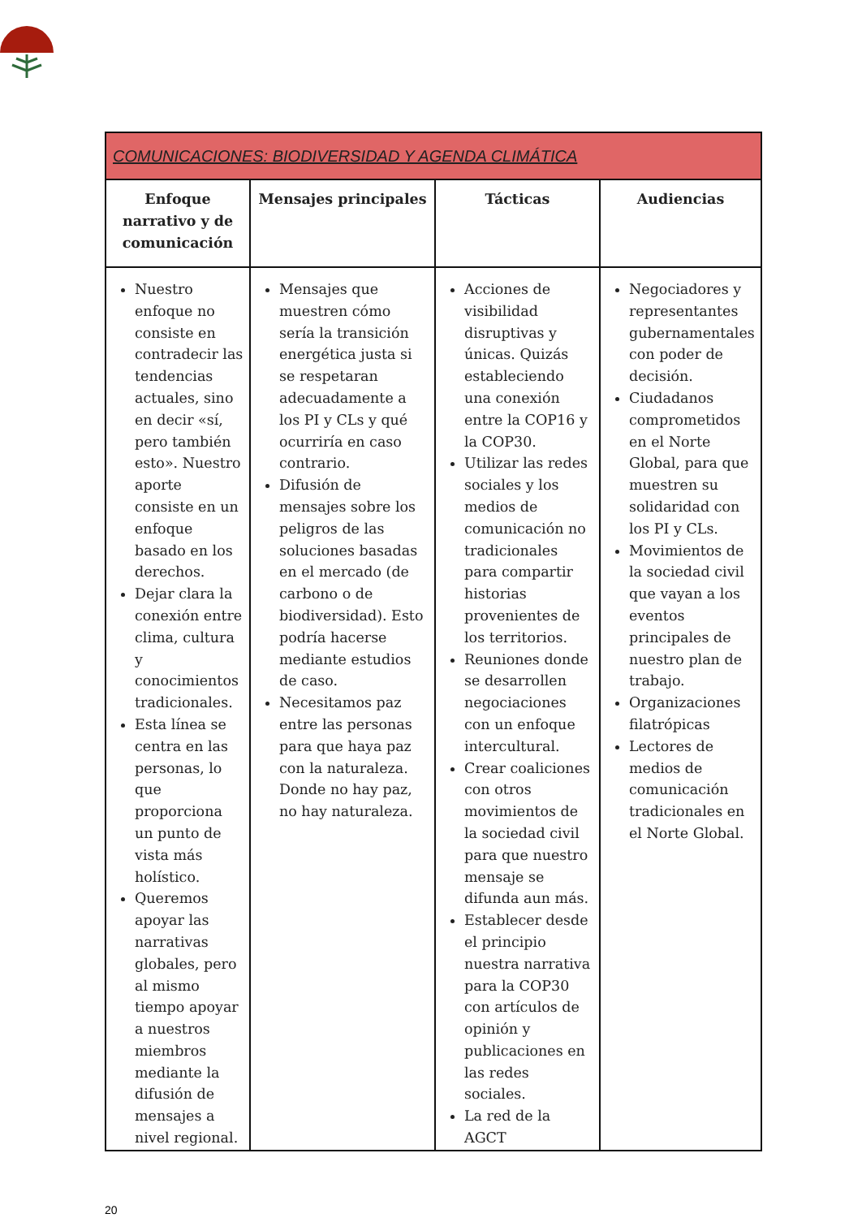| COMUNICACIONES: BIODIVERSIDAD Y AGENDA CLIMÁTICA | | | |
| --- | --- | --- | --- |
| Enfoque narrativo y de comunicación | Mensajes principales | Tácticas | Audiencias |
| Nuestro enfoque no consiste en contradecir las tendencias actuales, sino en decir «sí, pero también esto». Nuestro aporte consiste en un enfoque basado en los derechos. Dejar clara la conexión entre clima, cultura y conocimientos tradicionales. Esta línea se centra en las personas, lo que proporciona un punto de vista más holístico. Queremos apoyar las narrativas globales, pero al mismo tiempo apoyar a nuestros miembros mediante la difusión de mensajes a nivel regional. | Mensajes que muestren cómo sería la transición energética justa si se respetaran adecuadamente a los PI y CLs y qué ocurriría en caso contrario. Difusión de mensajes sobre los peligros de las soluciones basadas en el mercado (de carbono o de biodiversidad). Esto podría hacerse mediante estudios de caso. Necesitamos paz entre las personas para que haya paz con la naturaleza. Donde no hay paz, no hay naturaleza. | Acciones de visibilidad disruptivas y únicas. Quizás estableciendo una conexión entre la COP16 y la COP30. Utilizar las redes sociales y los medios de comunicación no tradicionales para compartir historias provenientes de los territorios. Reuniones donde se desarrollen negociaciones con un enfoque intercultural. Crear coaliciones con otros movimientos de la sociedad civil para que nuestro mensaje se difunda aun más. Establecer desde el principio nuestra narrativa para la COP30 con artículos de opinión y publicaciones en las redes sociales. La red de la AGCT | Negociadores y representantes gubernamentales con poder de decisión. Ciudadanos comprometidos en el Norte Global, para que muestren su solidaridad con los PI y CLs. Movimientos de la sociedad civil que vayan a los eventos principales de nuestro plan de trabajo. Organizaciones filatrópicas Lectores de medios de comunicación tradicionales en el Norte Global. |
20